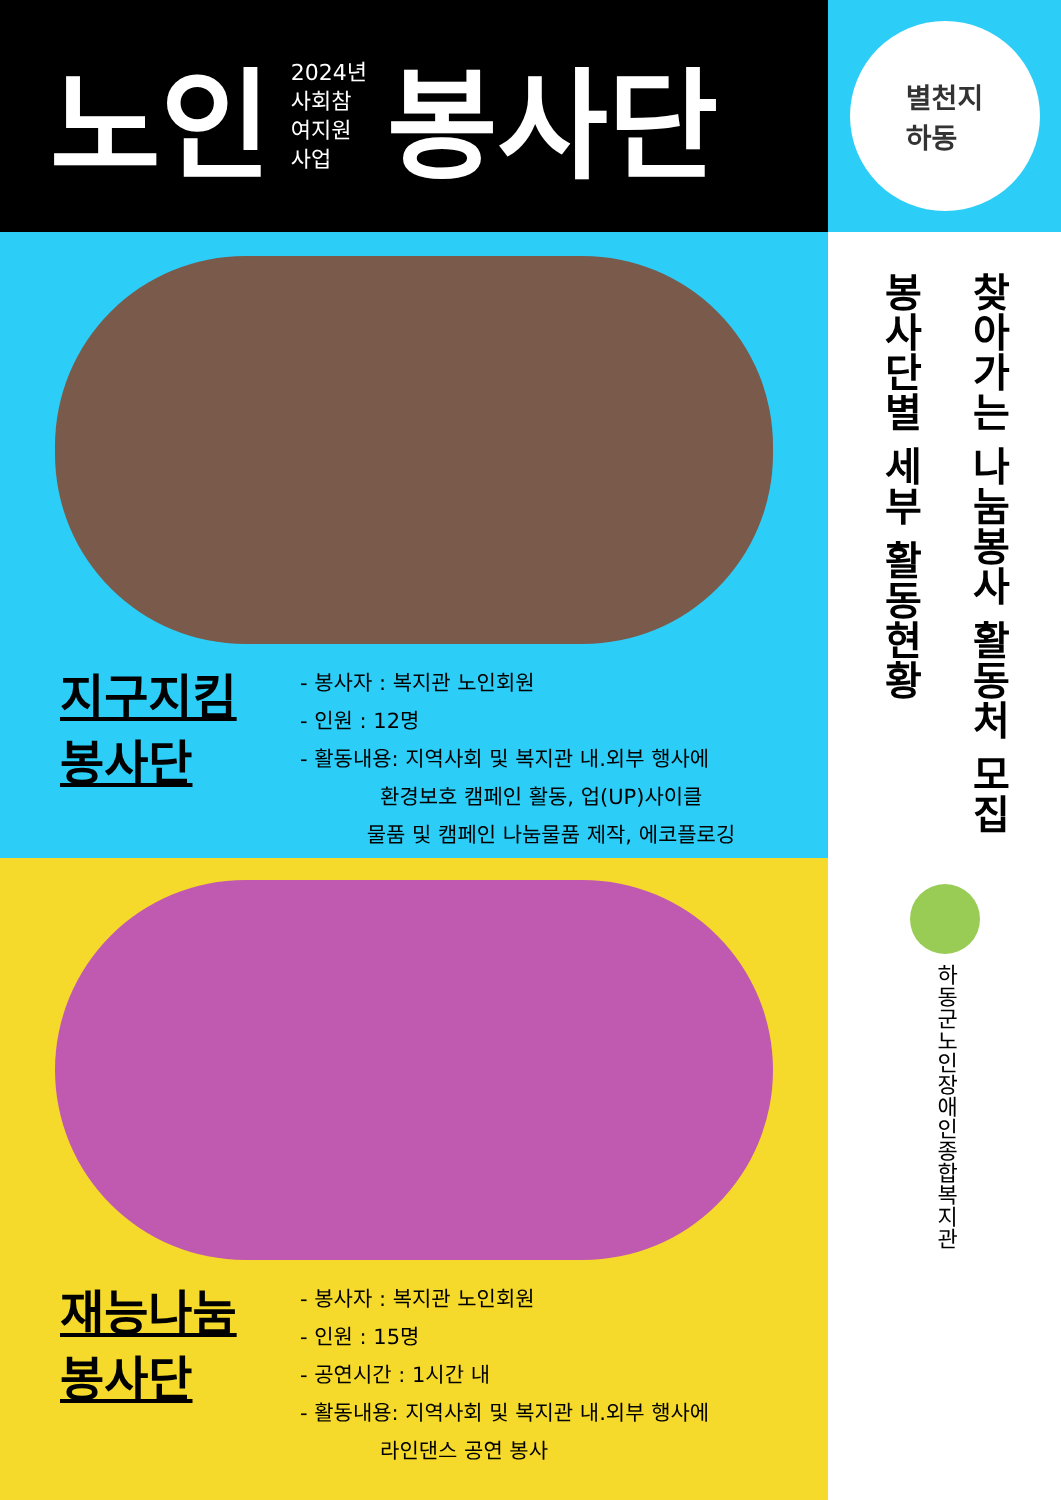노인 2024년
사회참
여지원
사업 봉사단
지구지킴
봉사단
- 봉사자 : 복지관 노인회원
- 인원 : 12명
- 활동내용: 지역사회 및 복지관 내.외부 행사에
환경보호 캠페인 활동, 업(UP)사이클
물품 및 캠페인 나눔물품 제작, 에코플로깅
재능나눔
봉사단
- 봉사자 : 복지관 노인회원
- 인원 : 15명
- 공연시간 : 1시간 내
- 활동내용: 지역사회 및 복지관 내.외부 행사에
라인댄스 공연 봉사
별천지
하동
찾아가는 나눔봉사 활동처 모집
봉사단별 세부 활동현황
하동군노인장애인종합복지관